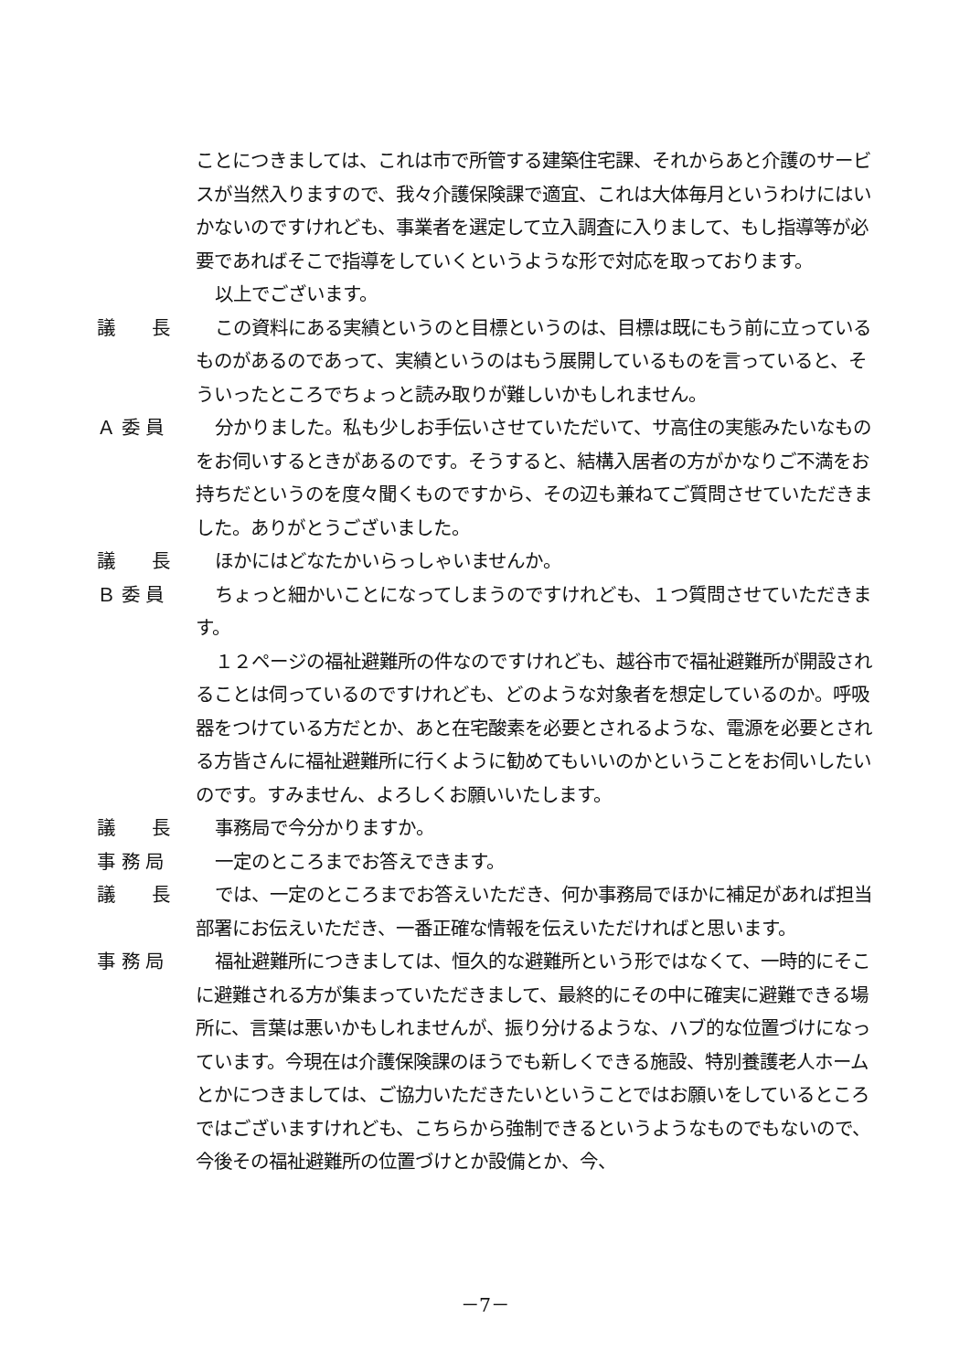ことにつきましては、これは市で所管する建築住宅課、それからあと介護のサービスが当然入りますので、我々介護保険課で適宜、これは大体毎月というわけにはいかないのですけれども、事業者を選定して立入調査に入りまして、もし指導等が必要であればそこで指導をしていくというような形で対応を取っております。
以上でございます。
議　　長 この資料にある実績というのと目標というのは、目標は既にもう前に立っているものがあるのであって、実績というのはもう展開しているものを言っていると、そういったところでちょっと読み取りが難しいかもしれません。
Ａ 委 員 分かりました。私も少しお手伝いさせていただいて、サ高住の実態みたいなものをお伺いするときがあるのです。そうすると、結構入居者の方がかなりご不満をお持ちだというのを度々聞くものですから、その辺も兼ねてご質問させていただきました。ありがとうございました。
議　　長 ほかにはどなたかいらっしゃいませんか。
Ｂ 委 員 ちょっと細かいことになってしまうのですけれども、１つ質問させていただきます。
１２ページの福祉避難所の件なのですけれども、越谷市で福祉避難所が開設されることは伺っているのですけれども、どのような対象者を想定しているのか。呼吸器をつけている方だとか、あと在宅酸素を必要とされるような、電源を必要とされる方皆さんに福祉避難所に行くように勧めてもいいのかということをお伺いしたいのです。すみません、よろしくお願いいたします。
議　　長 事務局で今分かりますか。
事 務 局 一定のところまでお答えできます。
議　　長 では、一定のところまでお答えいただき、何か事務局でほかに補足があれば担当部署にお伝えいただき、一番正確な情報を伝えいただければと思います。
事 務 局 福祉避難所につきましては、恒久的な避難所という形ではなくて、一時的にそこに避難される方が集まっていただきまして、最終的にその中に確実に避難できる場所に、言葉は悪いかもしれませんが、振り分けるような、ハブ的な位置づけになっています。今現在は介護保険課のほうでも新しくできる施設、特別養護老人ホームとかにつきましては、ご協力いただきたいということではお願いをしているところではございますけれども、こちらから強制できるというようなものでもないので、今後その福祉避難所の位置づけとか設備とか、今、
－7－